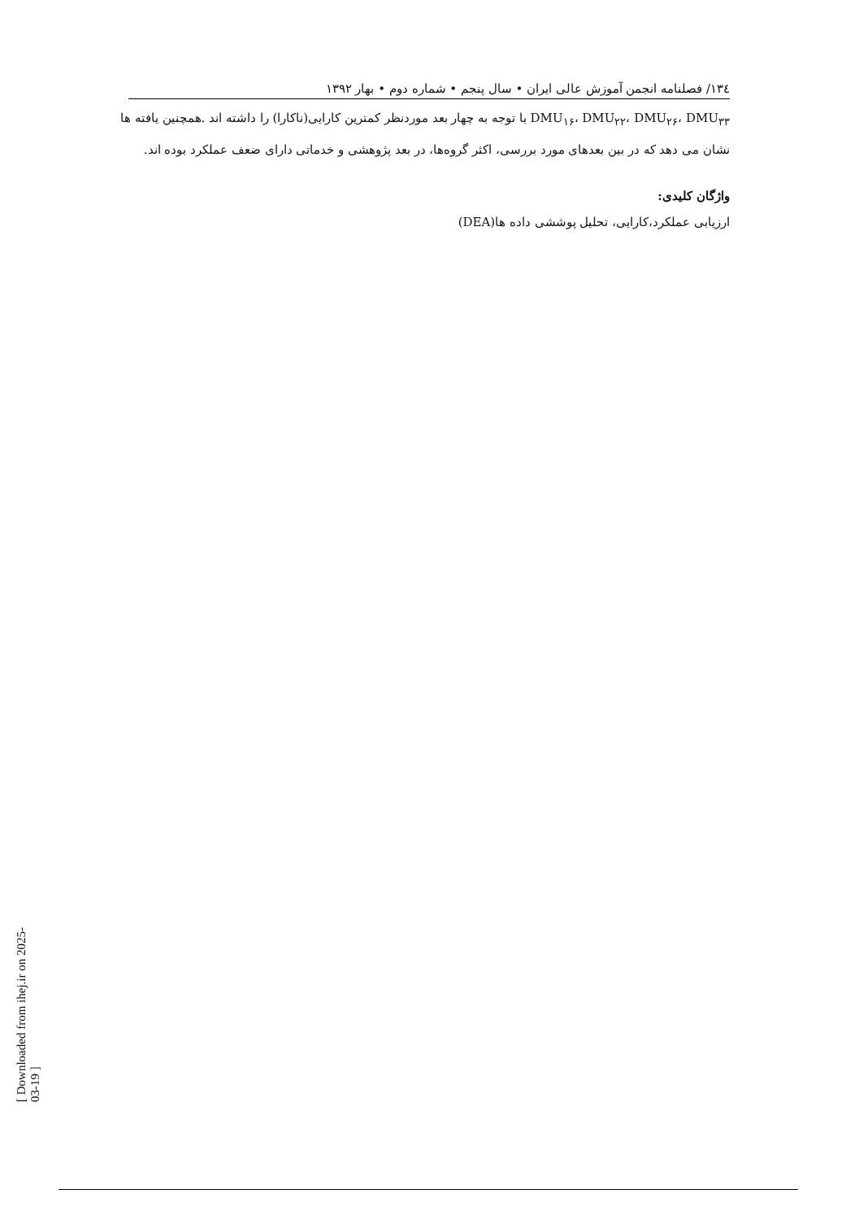۱۳٤/ فصلنامه انجمن آموزش عالی ایران • سال پنجم • شماره دوم • بهار ۱۳۹۲
DMU<sub>۱۶</sub>، DMU<sub>۲۲</sub>، DMU<sub>۲۶</sub>، DMU<sub>۳۳</sub> با توجه به چهار بعد موردنظر کمترین کارایی(ناکارا) را داشته اند .همچنین یافته ها نشان می دهد که در بین بعدهای مورد بررسی، اکثر گروه‌ها، در بعد پژوهشی و خدماتی دارای ضعف عملکرد بوده اند.
واژگان کلیدی:
ارزیابی عملکرد،کارایی، تحلیل پوششی داده ها(DEA)
[ Downloaded from ihej.ir on 2025-03-19 ]